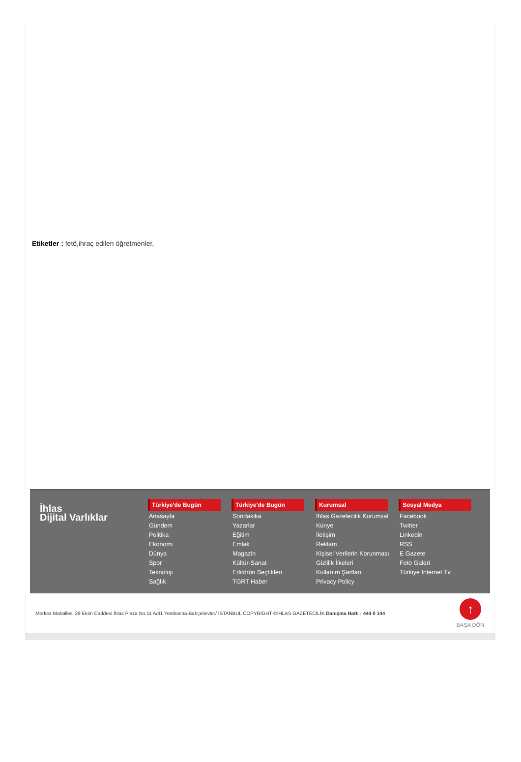Etiketler : fetö,ihraç edilen öğretmenler,
İhlas
Dijital Varlıklar
Türkiye'de Bugün
Anasayfa
Gündem
Politika
Ekonomi
Dünya
Spor
Teknoloji
Sağlık
Türkiye'de Bugün
Sondakika
Yazarlar
Eğitim
Emlak
Magazin
Kültür-Sanat
Editörün Seçtikleri
TGRT Haber
Kurumsal
İhlas Gazetecilik Kurumsal
Künye
İletişim
Reklam
Kişisel Verilerin Korunması
Gizlilik İlkeleri
Kullanım Şartları
Privacy Policy
Sosyal Medya
Facebook
Twitter
Linkedin
RSS
E Gazete
Foto Galeri
Türkiye Internet Tv
Merkez Mahallesi 29 Ekim Caddesi İhlas Plaza No:11 A/41 Yenibosna-Bahçelievler/ İSTANBUL COPYRIGHT ©İHLAS GAZETECİLİK Danışma Hattı : 444 0 144
↑
BAŞA DÖN